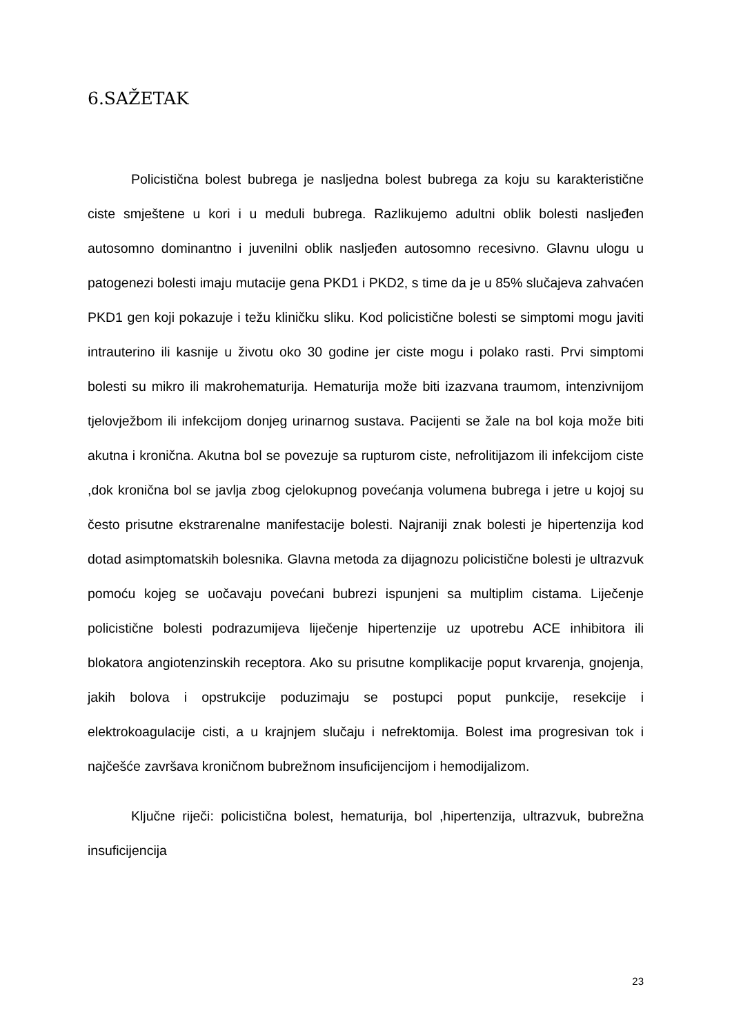6.SAŽETAK
Policistična bolest bubrega je nasljedna bolest bubrega za koju su karakteristične ciste smještene u kori i u meduli bubrega. Razlikujemo adultni oblik bolesti nasljeđen autosomno dominantno i juvenilni oblik nasljeđen autosomno recesivno. Glavnu ulogu u patogenezi bolesti imaju mutacije gena PKD1 i PKD2, s time da je u 85% slučajeva zahvaćen PKD1 gen koji pokazuje i težu kliničku sliku. Kod policistične bolesti se simptomi mogu javiti intrauterino ili kasnije u životu oko 30 godine jer ciste mogu i polako rasti. Prvi simptomi bolesti su mikro ili makrohematurija. Hematurija može biti izazvana traumom, intenzivnijom tjelovježbom ili infekcijom donjeg urinarnog sustava. Pacijenti se žale na bol koja može biti akutna i kronična. Akutna bol se povezuje sa rupturom ciste, nefrolitijazom ili infekcijom ciste ,dok kronična bol se javlja zbog cjelokupnog povećanja volumena bubrega i jetre u kojoj su često prisutne ekstrarenalne manifestacije bolesti. Najraniji znak bolesti je hipertenzija kod dotad asimptomatskih bolesnika. Glavna metoda za dijagnozu policistične bolesti je ultrazvuk pomoću kojeg se uočavaju povećani bubrezi ispunjeni sa multiplim cistama. Liječenje policistične bolesti podrazumijeva liječenje hipertenzije uz upotrebu ACE inhibitora ili blokatora angiotenzinskih receptora. Ako su prisutne komplikacije poput krvarenja, gnojenja, jakih bolova i opstrukcije poduzimaju se postupci poput punkcije, resekcije i elektrokoagulacije cisti, a u krajnjem slučaju i nefrektomija. Bolest ima progresivan tok i najčešće završava kroničnom bubrežnom insuficijencijom i hemodijalizom.
Ključne riječi: policistična bolest, hematurija, bol ,hipertenzija, ultrazvuk, bubrežna insuficijencija
23